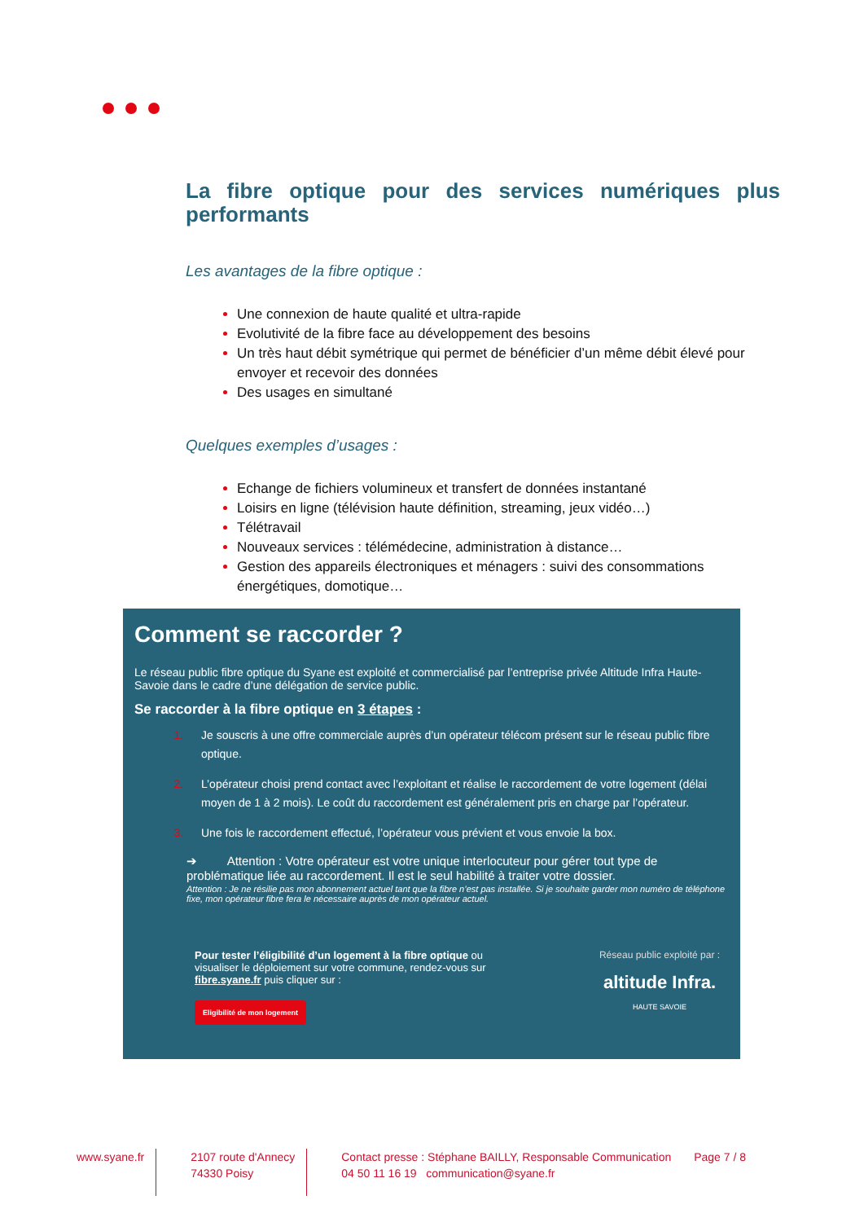La fibre optique pour des services numériques plus performants
Les avantages de la fibre optique :
Une connexion de haute qualité et ultra-rapide
Evolutivité de la fibre face au développement des besoins
Un très haut débit symétrique qui permet de bénéficier d’un même débit élevé pour envoyer et recevoir des données
Des usages en simultané
Quelques exemples d’usages :
Echange de fichiers volumineux et transfert de données instantané
Loisirs en ligne (télévision haute définition, streaming, jeux vidéo…)
Télétravail
Nouveaux services : télémédecine, administration à distance…
Gestion des appareils électroniques et ménagers : suivi des consommations énergétiques, domotique…
Comment se raccorder ?
Le réseau public fibre optique du Syane est exploité et commercialisé par l’entreprise privée Altitude Infra Haute-Savoie dans le cadre d’une délégation de service public.
Se raccorder à la fibre optique en 3 étapes :
Je souscris à une offre commerciale auprès d’un opérateur télécom présent sur le réseau public fibre optique.
L’opérateur choisi prend contact avec l’exploitant et réalise le raccordement de votre logement (délai moyen de 1 à 2 mois). Le coût du raccordement est généralement pris en charge par l’opérateur.
Une fois le raccordement effectué, l’opérateur vous prévient et vous envoie la box.
➔ Attention : Votre opérateur est votre unique interlocuteur pour gérer tout type de problématique liée au raccordement. Il est le seul habilité à traiter votre dossier.
Attention : Je ne résilie pas mon abonnement actuel tant que la fibre n’est pas installée. Si je souhaite garder mon numéro de téléphone fixe, mon opérateur fibre fera le nécessaire auprès de mon opérateur actuel.
Pour tester l’éligibilité d’un logement à la fibre optique ou visualiser le déploiement sur votre commune, rendez-vous sur fibre.syane.fr puis cliquer sur :
Eligibilité de mon logement
Réseau public exploité par :
altitude Infra.
HAUTE SAVOIE
www.syane.fr 2107 route d'Annecy
74330 Poisy
Contact presse : Stéphane BAILLY, Responsable Communication
04 50 11 16 19 communication@syane.fr
Page 7 / 8